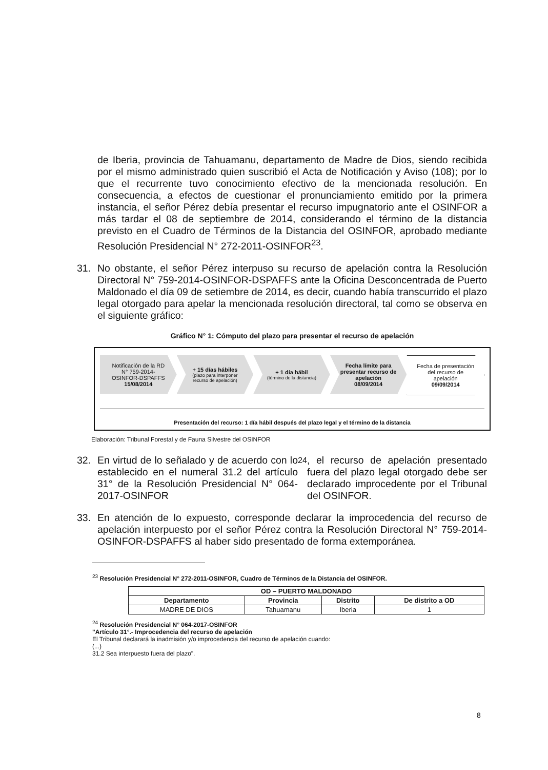de Iberia, provincia de Tahuamanu, departamento de Madre de Dios, siendo recibida por el mismo administrado quien suscribió el Acta de Notificación y Aviso (108); por lo que el recurrente tuvo conocimiento efectivo de la mencionada resolución. En consecuencia, a efectos de cuestionar el pronunciamiento emitido por la primera instancia, el señor Pérez debía presentar el recurso impugnatorio ante el OSINFOR a más tardar el 08 de septiembre de 2014, considerando el término de la distancia previsto en el Cuadro de Términos de la Distancia del OSINFOR, aprobado mediante Resolución Presidencial N° 272-2011-OSINFOR<sup>23</sup>.
31. No obstante, el señor Pérez interpuso su recurso de apelación contra la Resolución Directoral N° 759-2014-OSINFOR-DSPAFFS ante la Oficina Desconcentrada de Puerto Maldonado el día 09 de setiembre de 2014, es decir, cuando había transcurrido el plazo legal otorgado para apelar la mencionada resolución directoral, tal como se observa en el siguiente gráfico:
Gráfico N° 1: Cómputo del plazo para presentar el recurso de apelación
Notificación de la RD N° 759-2014-OSINFOR-DSPAFFS
15/08/2014
+ 15 días hábiles
(plazo para interponer recurso de apelación)
+ 1 día hábil
(término de la distancia)
Fecha límite para presentar recurso de apelación
08/09/2014
Fecha de presentación del recurso de apelación
09/09/2014
Presentación del recurso: 1 día hábil después del plazo legal y el término de la distancia
Elaboración: Tribunal Forestal y de Fauna Silvestre del OSINFOR
32. En virtud de lo señalado y de acuerdo con lo establecido en el numeral 31.2 del artículo 31° de la Resolución Presidencial N° 064-2017-OSINFOR<sup>24</sup>, el recurso de apelación presentado fuera del plazo legal otorgado debe ser declarado improcedente por el Tribunal del OSINFOR.
33. En atención de lo expuesto, corresponde declarar la improcedencia del recurso de apelación interpuesto por el señor Pérez contra la Resolución Directoral N° 759-2014-OSINFOR-DSPAFFS al haber sido presentado de forma extemporánea.
<sup>23</sup> Resolución Presidencial N° 272-2011-OSINFOR, Cuadro de Términos de la Distancia del OSINFOR.
| OD – PUERTO MALDONADO | | | |
| --- | --- | --- | --- |
| Departamento | Provincia | Distrito | De distrito a OD |
| MADRE DE DIOS | Tahuamanu | Iberia | 1 |
<sup>24</sup> Resolución Presidencial N° 064-2017-OSINFOR
"Artículo 31°.- Improcedencia del recurso de apelación
El Tribunal declarará la inadmisión y/o improcedencia del recurso de apelación cuando:
(...)
31.2 Sea interpuesto fuera del plazo".
8